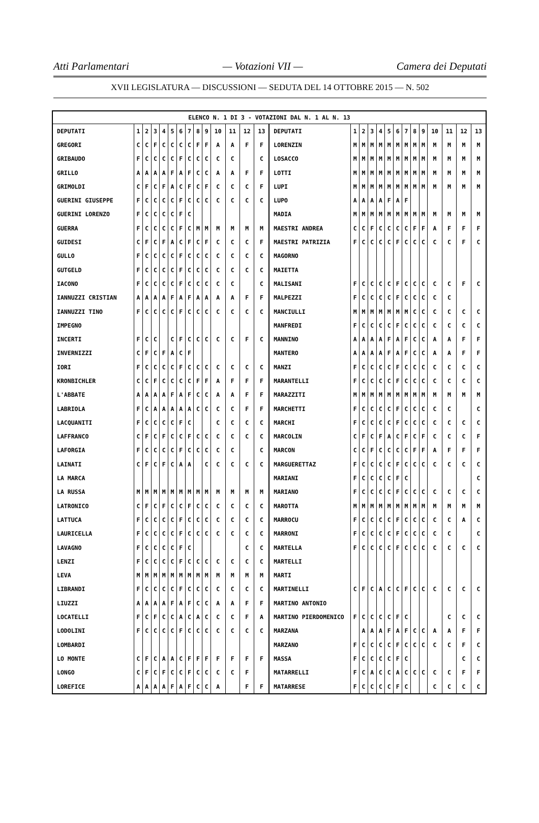Atti Parlamentari — Votazioni VII — Camera dei Deputati
XVII LEGISLATURA — DISCUSSIONI — SEDUTA DEL 14 OTTOBRE 2015 — N. 502
| ELENCO N. 1 DI 3 - VOTAZIONI DAL N. 1 AL N. 13 | | | | | | | | | | | | | | | | | | | | | | | | | | | |
| DEPUTATI | 1 | 2 | 3 | 4 | 5 | 6 | 7 | 8 | 9 | 10 | 11 | 12 | 13 | DEPUTATI | 1 | 2 | 3 | 4 | 5 | 6 | 7 | 8 | 9 | 10 | 11 | 12 | 13 |
| GREGORI | C | C | F | C | C | C | C | F | F | A | A | F | F | LORENZIN | M | M | M | M | M | M | M | M | M | M | M | M | M |
| GRIBAUDO | F | C | C | C | C | F | C | C | C | C | C | | C | LOSACCO | M | M | M | M | M | M | M | M | M | M | M | M | M |
| GRILLO | A | A | A | A | F | A | F | C | C | A | A | F | F | LOTTI | M | M | M | M | M | M | M | M | M | M | M | M | M |
| GRIMOLDI | C | F | C | F | A | C | F | C | F | C | C | C | F | LUPI | M | M | M | M | M | M | M | M | M | M | M | M | M |
| GUERINI GIUSEPPE | F | C | C | C | C | F | C | C | C | C | C | C | C | LUPO | A | A | A | A | F | A | F | | | | | | |
| GUERINI LORENZO | F | C | C | C | C | F | C | | | | | | | MADIA | M | M | M | M | M | M | M | M | M | M | M | M | M |
| GUERRA | F | C | C | C | C | F | C | M | M | M | M | M | M | MAESTRI ANDREA | C | C | F | C | C | C | C | F | F | A | F | F | F |
| GUIDESI | C | F | C | F | A | C | F | C | F | C | C | C | F | MAESTRI PATRIZIA | F | C | C | C | C | F | C | C | C | C | C | F | C |
| GULLO | F | C | C | C | C | F | C | C | C | C | C | C | C | MAGORNO | | | | | | | | | | | | | |
| GUTGELD | F | C | C | C | C | F | C | C | C | C | C | C | C | MAIETTA | | | | | | | | | | | | | |
| IACONO | F | C | C | C | C | F | C | C | C | C | C | | C | MALISANI | F | C | C | C | C | F | C | C | C | C | C | F | C |
| IANNUZZI CRISTIAN | A | A | A | A | F | A | F | A | A | A | A | F | F | MALPEZZI | F | C | C | C | C | F | C | C | C | C | C | | |
| IANNUZZI TINO | F | C | C | C | C | F | C | C | C | C | C | C | C | MANCIULLI | M | M | M | M | M | M | M | C | C | C | C | C | C |
| IMPEGNO | | | | | | | | | | | | | | MANFREDI | F | C | C | C | C | F | C | C | C | C | C | C | C |
| INCERTI | F | C | C | | C | F | C | C | C | C | C | F | C | MANNINO | A | A | A | A | F | A | F | C | C | A | A | F | F |
| INVERNIZZI | C | F | C | F | A | C | F | | | | | | | MANTERO | A | A | A | A | F | A | F | C | C | A | A | F | F |
| IORI | F | C | C | C | C | F | C | C | C | C | C | C | C | MANZI | F | C | C | C | C | F | C | C | C | C | C | C | C |
| KRONBICHLER | C | C | F | C | C | C | C | F | F | A | F | F | F | MARANTELLI | F | C | C | C | C | F | C | C | C | C | C | C | C |
| L'ABBATE | A | A | A | A | F | A | F | C | C | A | A | F | F | MARAZZITI | M | M | M | M | M | M | M | M | M | M | M | M | M |
| LABRIOLA | F | C | A | A | A | A | A | C | C | C | C | F | F | MARCHETTI | F | C | C | C | C | F | C | C | C | C | C | | C |
| LACQUANITI | F | C | C | C | C | F | C | | | C | C | C | C | MARCHI | F | C | C | C | C | F | C | C | C | C | C | C | C |
| LAFFRANCO | C | F | C | F | C | C | F | C | C | C | C | C | C | MARCOLIN | C | F | C | F | A | C | F | C | F | C | C | C | F |
| LAFORGIA | F | C | C | C | C | F | C | C | C | C | C | | C | MARCON | C | C | F | C | C | C | C | F | F | A | F | F | F |
| LAINATI | C | F | C | F | C | A | A | | C | C | C | C | C | MARGUERETTAZ | F | C | C | C | C | F | C | C | C | C | C | C | C |
| LA MARCA | | | | | | | | | | | | | | MARIANI | F | C | C | C | C | F | C | | | | | | C |
| LA RUSSA | M | M | M | M | M | M | M | M | M | M | M | M | M | MARIANO | F | C | C | C | C | F | C | C | C | C | C | C | C |
| LATRONICO | C | F | C | F | C | C | F | C | C | C | C | C | C | MAROTTA | M | M | M | M | M | M | M | M | M | M | M | M | M |
| LATTUCA | F | C | C | C | C | F | C | C | C | C | C | C | C | MARROCU | F | C | C | C | C | F | C | C | C | C | C | A | C |
| LAURICELLA | F | C | C | C | C | F | C | C | C | C | C | C | C | MARRONI | F | C | C | C | C | F | C | C | C | C | C | | C |
| LAVAGNO | F | C | C | C | C | F | C | | | | | C | C | MARTELLA | F | C | C | C | C | F | C | C | C | C | C | C | C |
| LENZI | F | C | C | C | C | F | C | C | C | C | C | C | C | MARTELLI | | | | | | | | | | | | | |
| LEVA | M | M | M | M | M | M | M | M | M | M | M | M | M | MARTI | | | | | | | | | | | | | |
| LIBRANDI | F | C | C | C | C | F | C | C | C | C | C | C | C | MARTINELLI | C | F | C | A | C | C | F | C | C | C | C | C | C |
| LIUZZI | A | A | A | A | F | A | F | C | C | A | A | F | F | MARTINO ANTONIO | | | | | | | | | | | | | |
| LOCATELLI | F | C | F | C | C | A | C | A | C | C | C | F | A | MARTINO PIERDOMENICO | F | C | C | C | C | F | C | | | | C | C | C |
| LODOLINI | F | C | C | C | C | F | C | C | C | C | C | C | C | MARZANA | | A | A | A | F | A | F | C | C | A | A | F | F |
| LOMBARDI | | | | | | | | | | | | | | MARZANO | F | C | C | C | C | F | C | C | C | C | C | F | C |
| LO MONTE | C | F | C | A | A | C | F | F | F | F | F | F | F | MASSA | F | C | C | C | C | F | C | | | | | C | C |
| LONGO | C | F | C | F | C | C | F | C | C | C | C | F | | MATARRELLI | F | C | A | C | C | A | C | C | C | C | C | F | F |
| LOREFICE | A | A | A | A | F | A | F | C | C | A | | F | F | MATARRESE | F | C | C | C | C | F | C | | | C | C | C | C |